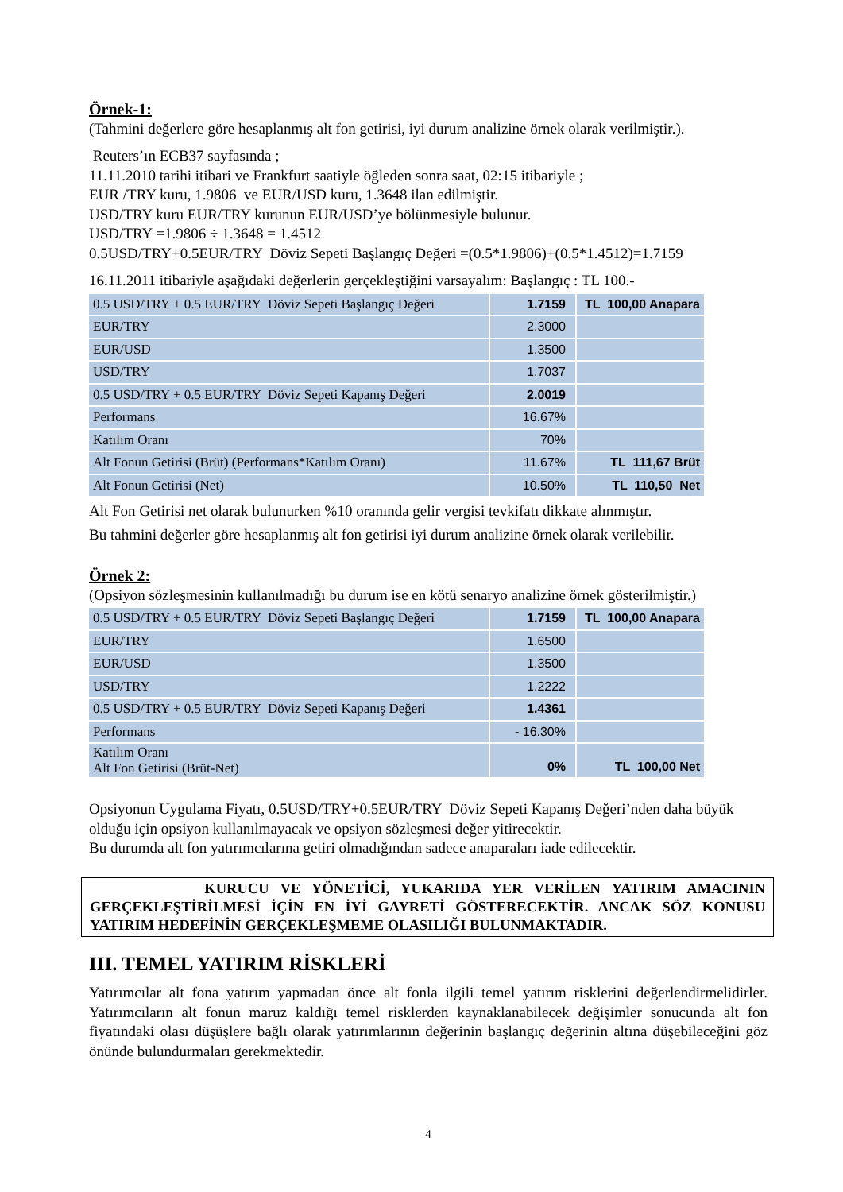Örnek-1:
(Tahmini değerlere göre hesaplanmış alt fon getirisi, iyi durum analizine örnek olarak verilmiştir.).
Reuters’ın ECB37 sayfasında ;
11.11.2010 tarihi itibari ve Frankfurt saatiyle öğleden sonra saat, 02:15 itibariyle ;
EUR /TRY kuru, 1.9806 ve EUR/USD kuru, 1.3648 ilan edilmiştir.
USD/TRY kuru EUR/TRY kurunun EUR/USD’ye bölünmesiyle bulunur.
USD/TRY =1.9806 ÷ 1.3648 = 1.4512
0.5USD/TRY+0.5EUR/TRY Döviz Sepeti Başlangıç Değeri =(0.5*1.9806)+(0.5*1.4512)=1.7159
16.11.2011 itibariyle aşağıdaki değerlerin gerçekleştiğini varsayalım: Başlangıç : TL 100.-
| 0.5 USD/TRY + 0.5 EUR/TRY Döviz Sepeti Başlangıç Değeri | 1.7159 | TL 100,00 Anapara |
| EUR/TRY | 2.3000 | |
| EUR/USD | 1.3500 | |
| USD/TRY | 1.7037 | |
| 0.5 USD/TRY + 0.5 EUR/TRY Döviz Sepeti Kapanış Değeri | 2.0019 | |
| Performans | 16.67% | |
| Katılım Oranı | 70% | |
| Alt Fonun Getirisi (Brüt) (Performans*Katılım Oranı) | 11.67% | TL 111,67 Brüt |
| Alt Fonun Getirisi (Net) | 10.50% | TL 110,50 Net |
Alt Fon Getirisi net olarak bulunurken %10 oranında gelir vergisi tevkifatı dikkate alınmıştır.
Bu tahmini değerler göre hesaplanmış alt fon getirisi iyi durum analizine örnek olarak verilebilir.
Örnek 2:
(Opsiyon sözleşmesinin kullanılmadığı bu durum ise en kötü senaryo analizine örnek gösterilmiştir.)
| 0.5 USD/TRY + 0.5 EUR/TRY Döviz Sepeti Başlangıç Değeri | 1.7159 | TL 100,00 Anapara |
| EUR/TRY | 1.6500 | |
| EUR/USD | 1.3500 | |
| USD/TRY | 1.2222 | |
| 0.5 USD/TRY + 0.5 EUR/TRY Döviz Sepeti Kapanış Değeri | 1.4361 | |
| Performans | - 16.30% | |
| Katılım Oranı Alt Fon Getirisi (Brüt-Net) | 0% | TL 100,00 Net |
Opsiyonun Uygulama Fiyatı, 0.5USD/TRY+0.5EUR/TRY Döviz Sepeti Kapanış Değeri’nden daha büyük olduğu için opsiyon kullanılmayacak ve opsiyon sözleşmesi değer yitirecektir.
Bu durumda alt fon yatırımcılarına getiri olmadığından sadece anaparaları iade edilecektir.
KURUCU VE YÖNETİCİ, YUKARIDA YER VERİLEN YATIRIM AMACININ GERÇEKLEŞTİRİLMESİ İÇİN EN İYİ GAYRETİ GÖSTERECEKTİR. ANCAK SÖZ KONUSU YATIRIM HEDEFİNİN GERÇEKLEŞMEME OLASILIĞI BULUNMAKTADIR.
III. TEMEL YATIRIM RİSKLERİ
Yatırımcılar alt fona yatırım yapmadan önce alt fonla ilgili temel yatırım risklerini değerlendirmelidirler. Yatırımcıların alt fonun maruz kaldığı temel risklerden kaynaklanabilecek değişimler sonucunda alt fon fiyatındaki olası düşüşlere bağlı olarak yatırımlarının değerinin başlangıç değerinin altına düşebileceğini göz önünde bulundurmaları gerekmektedir.
4